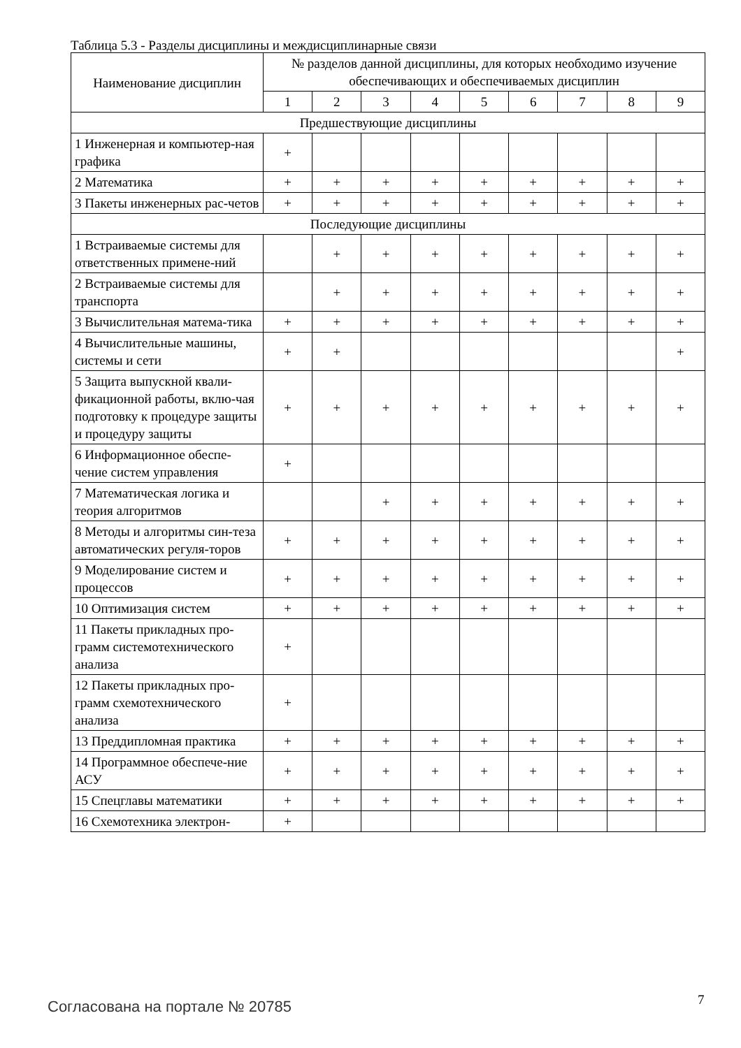Таблица 5.3 - Разделы дисциплины и междисциплинарные связи
| Наименование дисциплин | № разделов данной дисциплины, для которых необходимо изучение обеспечивающих и обеспечиваемых дисциплин | | | | | | | | |
| --- | --- | --- | --- | --- | --- | --- | --- | --- | --- |
| | 1 | 2 | 3 | 4 | 5 | 6 | 7 | 8 | 9 |
| Предшествующие дисциплины | | | | | | | | | |
| 1 Инженерная и компьютер-ная графика | + | | | | | | | | |
| 2 Математика | + | + | + | + | + | + | + | + | + |
| 3 Пакеты инженерных рас-четов | + | + | + | + | + | + | + | + | + |
| Последующие дисциплины | | | | | | | | | |
| 1 Встраиваемые системы для ответственных примене-ний | | + | + | + | + | + | + | + | + |
| 2 Встраиваемые системы для транспорта | | + | + | + | + | + | + | + | + |
| 3 Вычислительная матема-тика | + | + | + | + | + | + | + | + | + |
| 4 Вычислительные машины, системы и сети | + | + | | | | | | | + |
| 5 Защита выпускной квали-фикационной работы, вклю-чая подготовку к процедуре защиты и процедуру защиты | + | + | + | + | + | + | + | + | + |
| 6 Информационное обеспе-чение систем управления | + | | | | | | | | |
| 7 Математическая логика и теория алгоритмов | | | + | + | + | + | + | + | + |
| 8 Методы и алгоритмы син-теза автоматических регуля-торов | + | + | + | + | + | + | + | + | + |
| 9 Моделирование систем и процессов | + | + | + | + | + | + | + | + | + |
| 10 Оптимизация систем | + | + | + | + | + | + | + | + | + |
| 11 Пакеты прикладных про-грамм системотехнического анализа | + | | | | | | | | |
| 12 Пакеты прикладных про-грамм схемотехнического анализа | + | | | | | | | | |
| 13 Преддипломная практика | + | + | + | + | + | + | + | + | + |
| 14 Программное обеспече-ние АСУ | + | + | + | + | + | + | + | + | + |
| 15 Спецглавы математики | + | + | + | + | + | + | + | + | + |
| 16 Схемотехника электрон- | + | | | | | | | | |
Согласована на портале № 20785 7